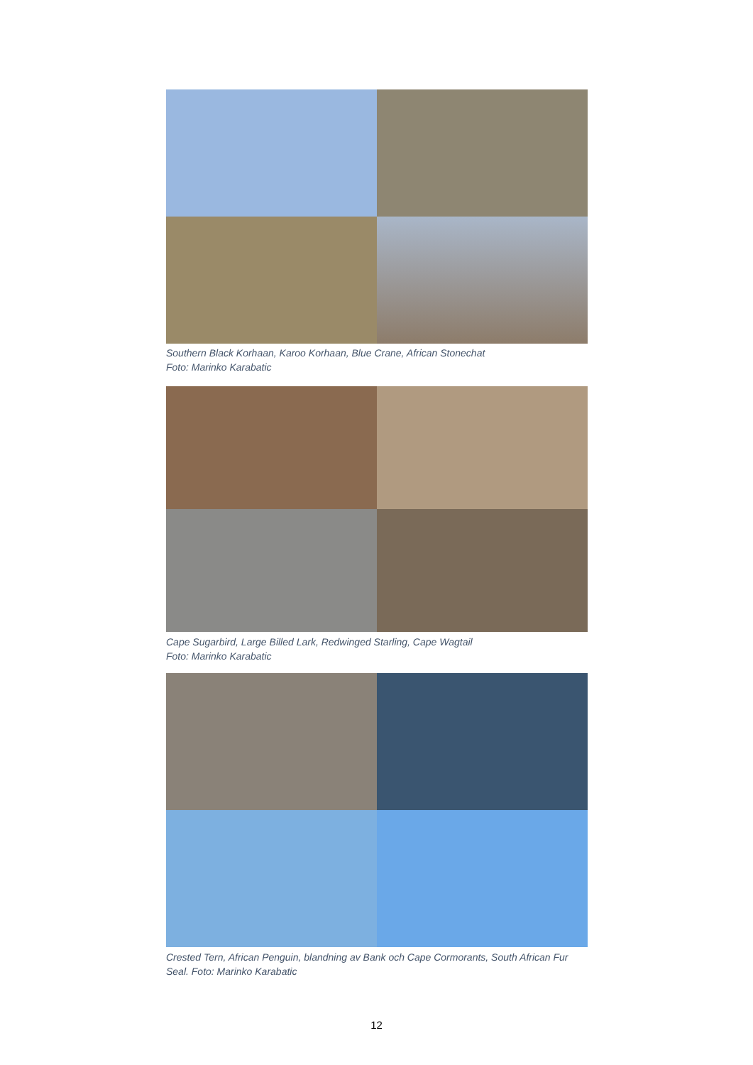Southern Black Korhaan, Karoo Korhaan, Blue Crane, African Stonechat
Foto: Marinko Karabatic
Cape Sugarbird, Large Billed Lark, Redwinged Starling, Cape Wagtail
Foto: Marinko Karabatic
Crested Tern, African Penguin, blandning av Bank och Cape Cormorants, South African Fur Seal. Foto: Marinko Karabatic
12